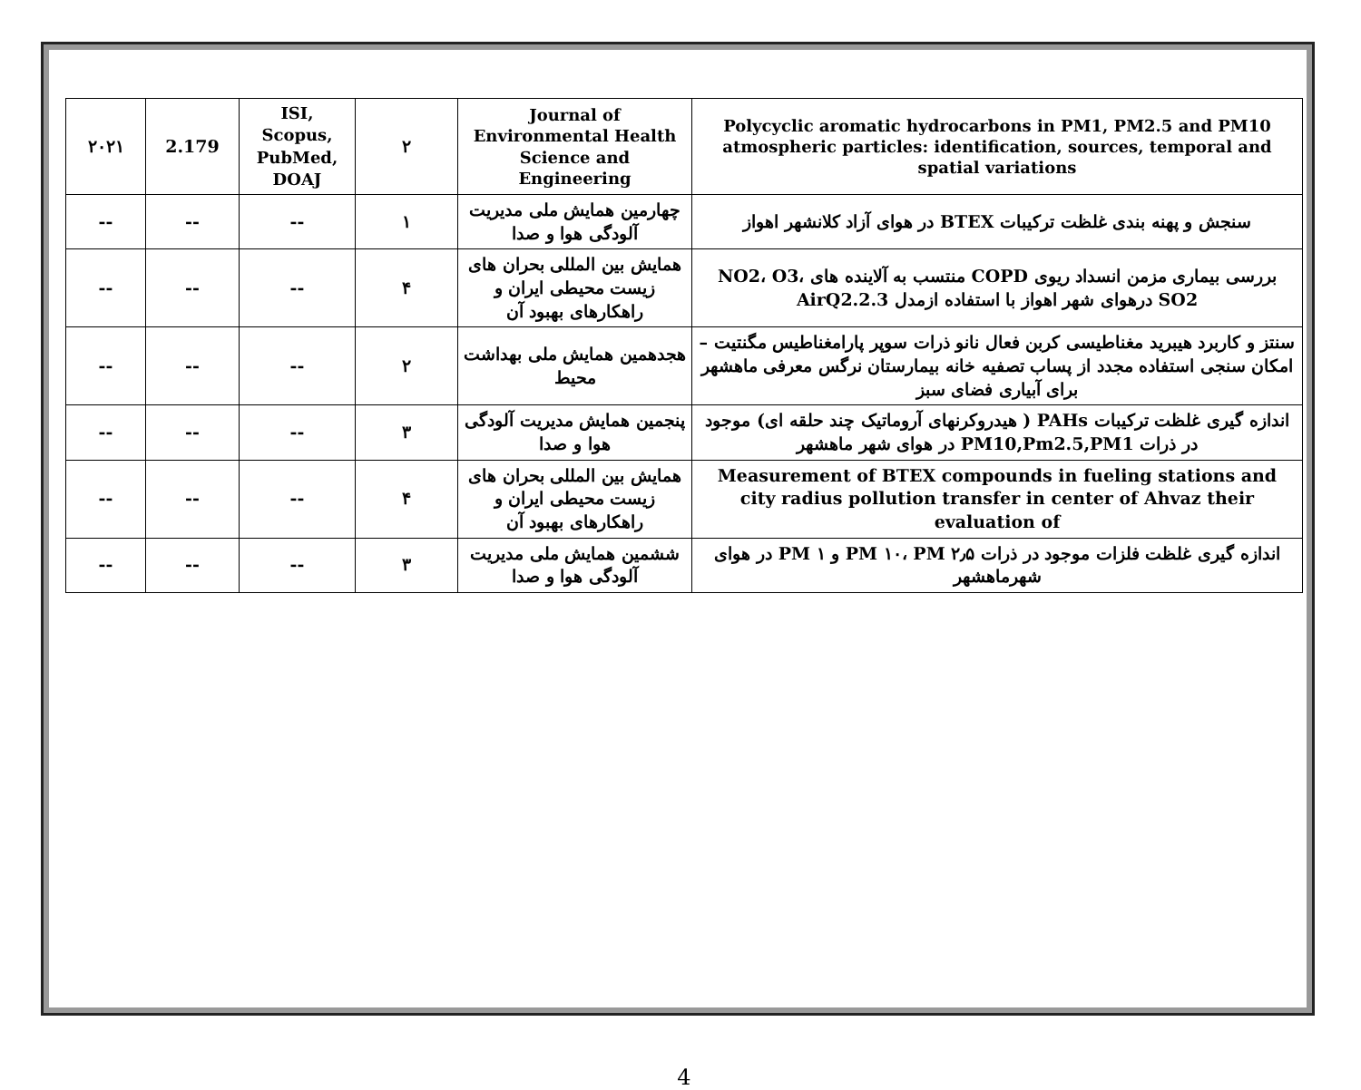| Polycyclic aromatic hydrocarbons in PM1, PM2.5 and PM10 atmospheric particles: identification, sources, temporal and spatial variations | Journal of Environmental Health Science and Engineering | ۲ | ISI, Scopus, PubMed, DOAJ | 2.179 | ۲۰۲۱ |
| سنجش و پهنه بندی غلظت ترکیبات BTEX در هوای آزاد کلانشهر اهواز | چهارمین همایش ملی مدیریت آلودگی هوا و صدا | ۱ | -- | -- | -- |
| بررسی بیماری مزمن انسداد ریوی COPD منتسب به آلاینده های NO2، O3، SO2 درهوای شهر اهواز با استفاده ازمدل AirQ2.2.3 | همایش بین المللی بحران های زیست محیطی ایران و راهکارهای بهبود آن | ۴ | -- | -- | -- |
| سنتز و کاربرد هیبرید مغناطیسی کربن فعال نانو ذرات سوپر پارامغناطیس مگنتیت – امکان سنجی استفاده مجدد از پساب تصفیه خانه بیمارستان نرگس معرفی ماهشهر برای آبیاری فضای سبز | هجدهمین همایش ملی بهداشت محیط | ۲ | -- | -- | -- |
| اندازه گیری غلظت ترکیبات PAHs ( هیدروکرنهای آروماتیک چند حلقه ای) موجود در ذرات PM10,Pm2.5,PM1 در هوای شهر ماهشهر | پنجمین همایش مدیریت آلودگی هوا و صدا | ۳ | -- | -- | -- |
| Measurement of BTEX compounds in fueling stations and city radius pollution transfer in center of Ahvaz their evaluation of | همایش بین المللی بحران های زیست محیطی ایران و راهکارهای بهبود آن | ۴ | -- | -- | -- |
| اندازه گیری غلظت فلزات موجود در ذرات PM ۱۰، PM ۲٫۵ و PM ۱ در هوای شهرماهشهر | ششمین همایش ملی مدیریت آلودگی هوا و صدا | ۳ | -- | -- | -- |
4